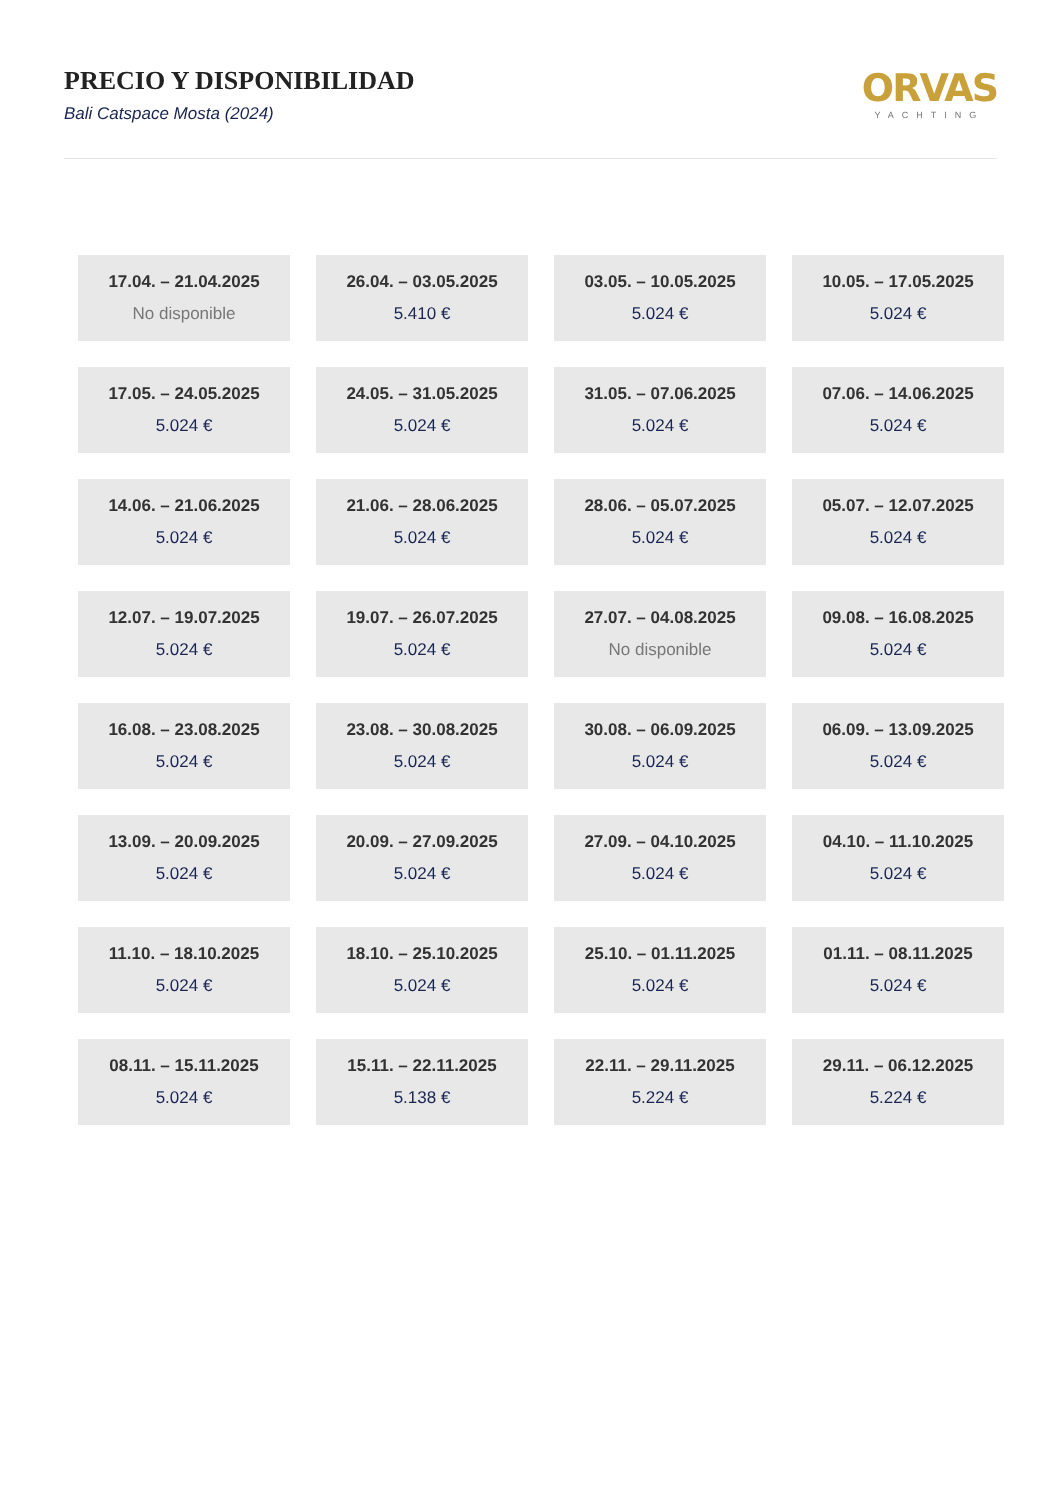PRECIO Y DISPONIBILIDAD
Bali Catspace Mosta (2024)
ORVAS
YACHTING
| 17.04. – 21.04.2025 No disponible | 26.04. – 03.05.2025 5.410 € | 03.05. – 10.05.2025 5.024 € | 10.05. – 17.05.2025 5.024 € |
| 17.05. – 24.05.2025 5.024 € | 24.05. – 31.05.2025 5.024 € | 31.05. – 07.06.2025 5.024 € | 07.06. – 14.06.2025 5.024 € |
| 14.06. – 21.06.2025 5.024 € | 21.06. – 28.06.2025 5.024 € | 28.06. – 05.07.2025 5.024 € | 05.07. – 12.07.2025 5.024 € |
| 12.07. – 19.07.2025 5.024 € | 19.07. – 26.07.2025 5.024 € | 27.07. – 04.08.2025 No disponible | 09.08. – 16.08.2025 5.024 € |
| 16.08. – 23.08.2025 5.024 € | 23.08. – 30.08.2025 5.024 € | 30.08. – 06.09.2025 5.024 € | 06.09. – 13.09.2025 5.024 € |
| 13.09. – 20.09.2025 5.024 € | 20.09. – 27.09.2025 5.024 € | 27.09. – 04.10.2025 5.024 € | 04.10. – 11.10.2025 5.024 € |
| 11.10. – 18.10.2025 5.024 € | 18.10. – 25.10.2025 5.024 € | 25.10. – 01.11.2025 5.024 € | 01.11. – 08.11.2025 5.024 € |
| 08.11. – 15.11.2025 5.024 € | 15.11. – 22.11.2025 5.138 € | 22.11. – 29.11.2025 5.224 € | 29.11. – 06.12.2025 5.224 € |